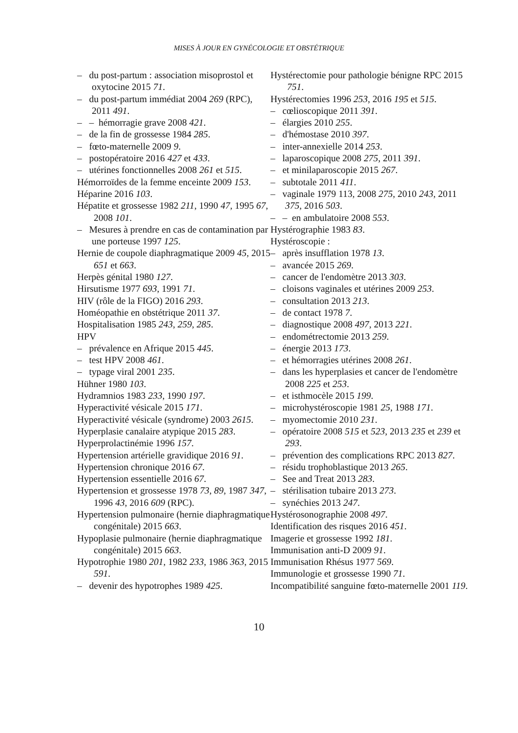MISES À JOUR EN GYNÉCOLOGIE ET OBSTÉTRIQUE
– du post-partum : association misoprostol et oxytocine 2015 71.
– du post-partum immédiat 2004 269 (RPC), 2011 491.
– – hémorragie grave 2008 421.
– de la fin de grossesse 1984 285.
– fœto-maternelle 2009 9.
– postopératoire 2016 427 et 433.
– utérines fonctionnelles 2008 261 et 515.
Hémorroïdes de la femme enceinte 2009 153.
Héparine 2016 103.
Hépatite et grossesse 1982 211, 1990 47, 1995 67, 2008 101.
– Mesures à prendre en cas de contamination par une porteuse 1997 125.
Hernie de coupole diaphragmatique 2009 45, 2015 651 et 663.
Herpès génital 1980 127.
Hirsutisme 1977 693, 1991 71.
HIV (rôle de la FIGO) 2016 293.
Homéopathie en obstétrique 2011 37.
Hospitalisation 1985 243, 259, 285.
HPV
– prévalence en Afrique 2015 445.
– test HPV 2008 461.
– typage viral 2001 235.
Hühner 1980 103.
Hydramnios 1983 233, 1990 197.
Hyperactivité vésicale 2015 171.
Hyperactivité vésicale (syndrome) 2003 2615.
Hyperplasie canalaire atypique 2015 283.
Hyperprolactinémie 1996 157.
Hypertension artérielle gravidique 2016 91.
Hypertension chronique 2016 67.
Hypertension essentielle 2016 67.
Hypertension et grossesse 1978 73, 89, 1987 347, 1996 43, 2016 609 (RPC).
Hypertension pulmonaire (hernie diaphragmatique congénitale) 2015 663.
Hypoplasie pulmonaire (hernie diaphragmatique congénitale) 2015 663.
Hypotrophie 1980 201, 1982 233, 1986 363, 2015 591.
– devenir des hypotrophes 1989 425.
Hystérectomie pour pathologie bénigne RPC 2015 751.
Hystérectomies 1996 253, 2016 195 et 515.
– cœlioscopique 2011 391.
– élargies 2010 255.
– d'hémostase 2010 397.
– inter-annexielle 2014 253.
– laparoscopique 2008 275, 2011 391.
– et minilaparoscopie 2015 267.
– subtotale 2011 411.
– vaginale 1979 113, 2008 275, 2010 243, 2011 375, 2016 503.
– – en ambulatoire 2008 553.
Hystérographie 1983 83.
Hystéroscopie :
– après insufflation 1978 13.
– avancée 2015 269.
– cancer de l'endomètre 2013 303.
– cloisons vaginales et utérines 2009 253.
– consultation 2013 213.
– de contact 1978 7.
– diagnostique 2008 497, 2013 221.
– endométrectomie 2013 259.
– énergie 2013 173.
– et hémorragies utérines 2008 261.
– dans les hyperplasies et cancer de l'endomètre 2008 225 et 253.
– et isthmocèle 2015 199.
– microhystéroscopie 1981 25, 1988 171.
– myomectomie 2010 231.
– opératoire 2008 515 et 523, 2013 235 et 239 et 293.
– prévention des complications RPC 2013 827.
– résidu trophoblastique 2013 265.
– See and Treat 2013 283.
– stérilisation tubaire 2013 273.
– synéchies 2013 247.
Hystérosonographie 2008 497.
Identification des risques 2016 451.
Imagerie et grossesse 1992 181.
Immunisation anti-D 2009 91.
Immunisation Rhésus 1977 569.
Immunologie et grossesse 1990 71.
Incompatibilité sanguine fœto-maternelle 2001 119.
10